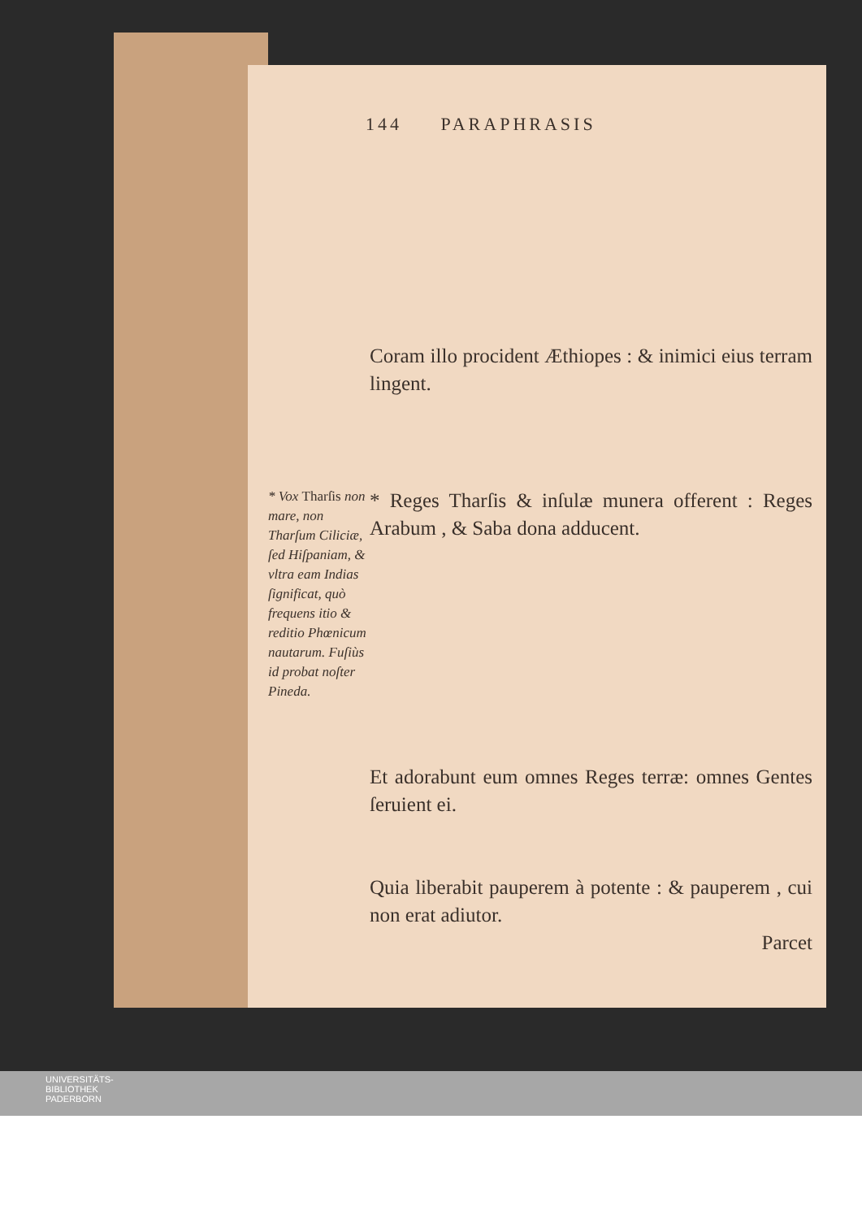144 PARAPHRASIS
Coram illo procident Æthiopes : & inimici eius terram lingent.
* Vox Tharſis non mare, non Tharſum Ciliciæ, ſed Hiſpaniam, & vltra eam Indias ſignificat, quò frequens itio & reditio Phœnicum nautarum. Fuſiùs id probat noſter Pineda.
* Reges Tharſis & inſulæ munera offerent : Reges Arabum , & Saba dona adducent.
Et adorabunt eum omnes Reges terræ: omnes Gentes ſeruient ei.
Quia liberabit pauperem à potente : & pauperem , cui non erat adiutor.
Parcet
UNIVERSITÄTS-
BIBLIOTHEK
PADERBORN